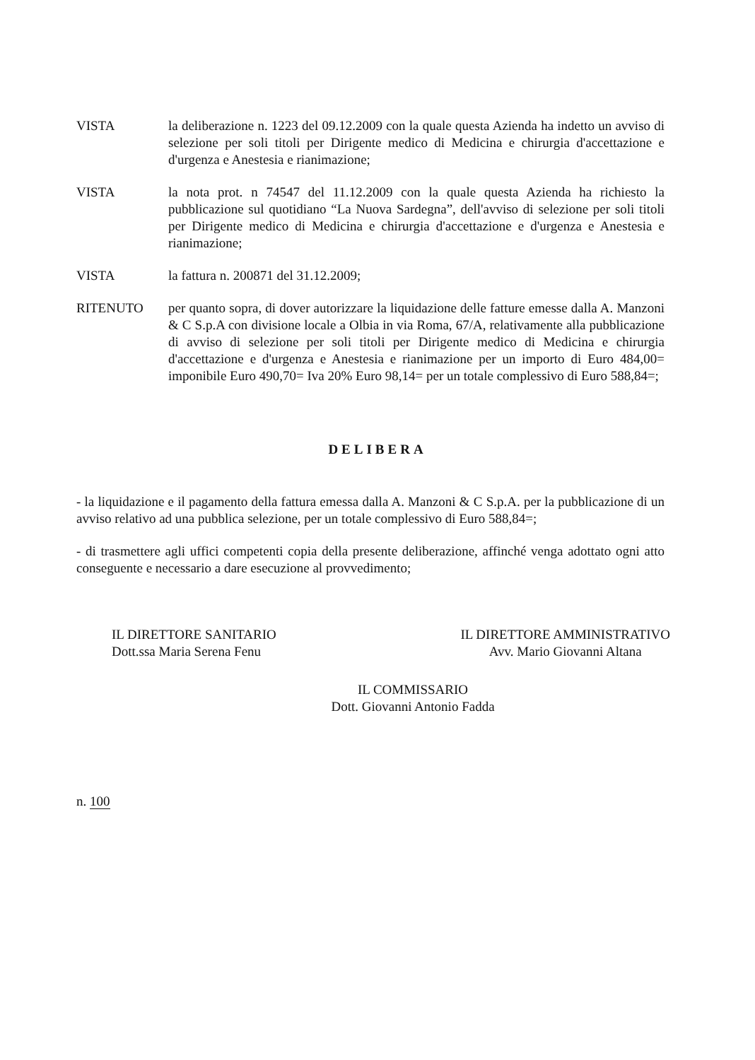VISTA la deliberazione n. 1223 del 09.12.2009 con la quale questa Azienda ha indetto un avviso di selezione per soli titoli per Dirigente medico di Medicina e chirurgia d'accettazione e d'urgenza e Anestesia e rianimazione;
VISTA la nota prot. n 74547 del 11.12.2009 con la quale questa Azienda ha richiesto la pubblicazione sul quotidiano “La Nuova Sardegna”, dell'avviso di selezione per soli titoli per Dirigente medico di Medicina e chirurgia d'accettazione e d'urgenza e Anestesia e rianimazione;
VISTA la fattura n. 200871 del 31.12.2009;
RITENUTO per quanto sopra, di dover autorizzare la liquidazione delle fatture emesse dalla A. Manzoni & C S.p.A con divisione locale a Olbia in via Roma, 67/A, relativamente alla pubblicazione di avviso di selezione per soli titoli per Dirigente medico di Medicina e chirurgia d'accettazione e d'urgenza e Anestesia e rianimazione per un importo di Euro 484,00= imponibile Euro 490,70= Iva 20% Euro 98,14= per un totale complessivo di Euro 588,84=;
DELIBERA
- la liquidazione e il pagamento della fattura emessa dalla A. Manzoni & C S.p.A. per la pubblicazione di un avviso relativo ad una pubblica selezione, per un totale complessivo di Euro 588,84=;
- di trasmettere agli uffici competenti copia della presente deliberazione, affinché venga adottato ogni atto conseguente e necessario a dare esecuzione al provvedimento;
IL DIRETTORE SANITARIO
Dott.ssa Maria Serena Fenu
IL DIRETTORE AMMINISTRATIVO
Avv. Mario Giovanni Altana
IL COMMISSARIO
Dott. Giovanni Antonio Fadda
n. 100